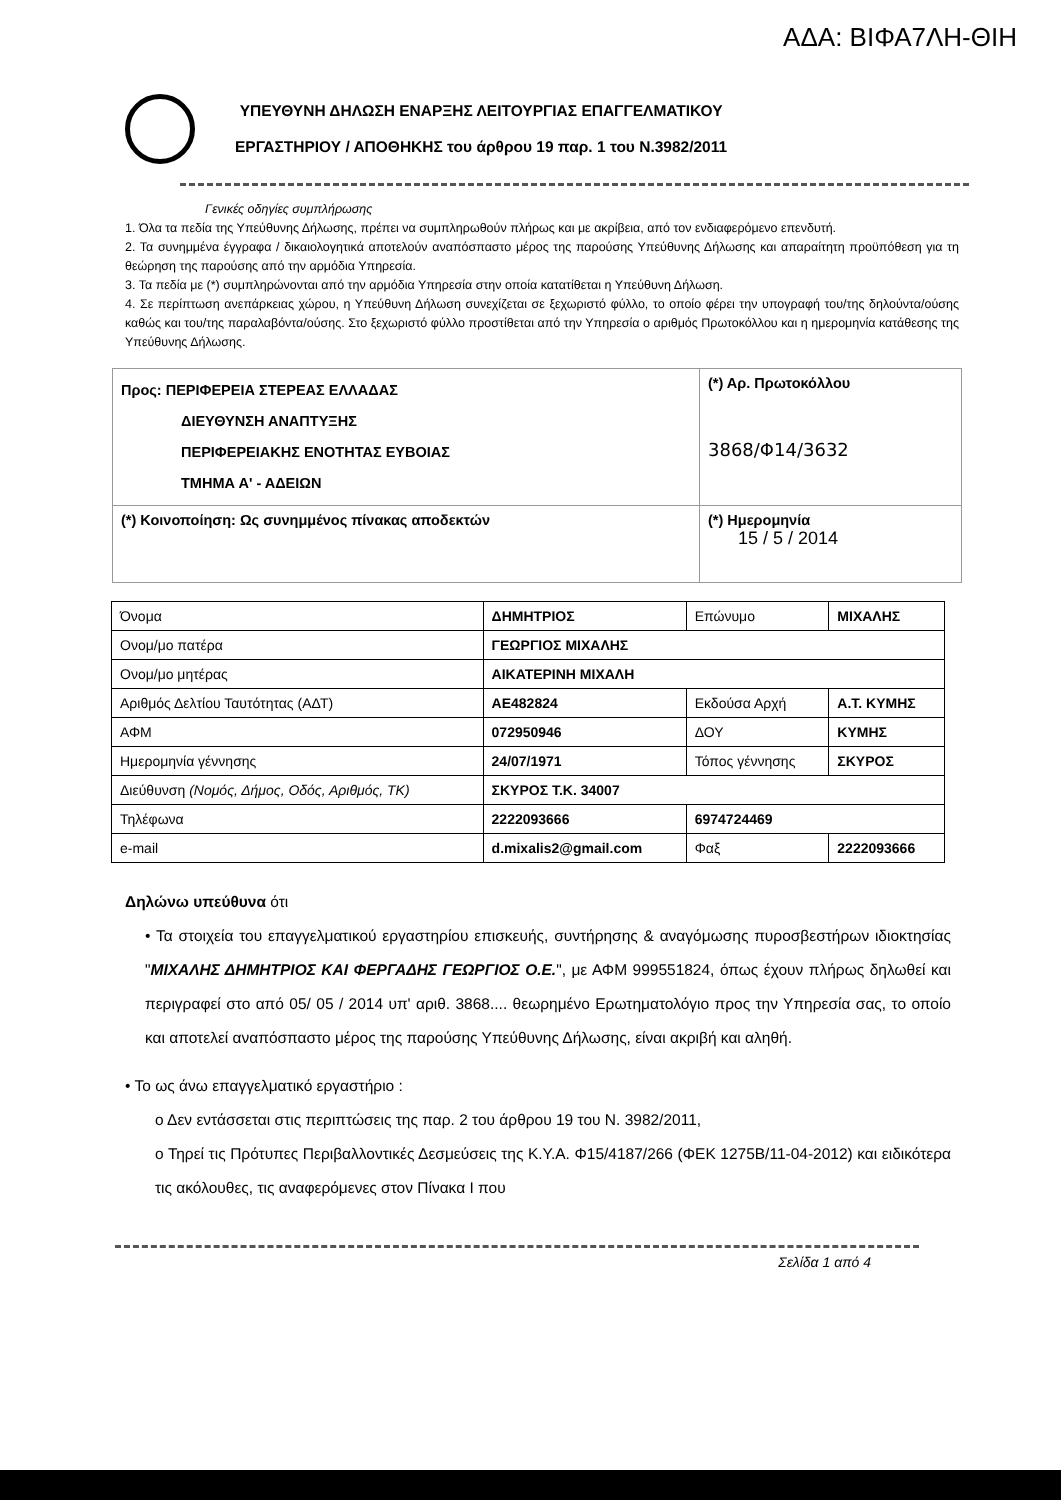ΑΔΑ: ΒΙΦΑ7ΛΗ-ΘΙΗ
ΥΠΕΥΘΥΝΗ ΔΗΛΩΣΗ ΕΝΑΡΞΗΣ ΛΕΙΤΟΥΡΓΙΑΣ ΕΠΑΓΓΕΛΜΑΤΙΚΟΥ
ΕΡΓΑΣΤΗΡΙΟΥ / ΑΠΟΘΗΚΗΣ του άρθρου 19 παρ. 1 του Ν.3982/2011
Γενικές οδηγίες συμπλήρωσης
1. Όλα τα πεδία της Υπεύθυνης Δήλωσης, πρέπει να συμπληρωθούν πλήρως και με ακρίβεια, από τον ενδιαφερόμενο επενδυτή.
2. Τα συνημμένα έγγραφα / δικαιολογητικά αποτελούν αναπόσπαστο μέρος της παρούσης Υπεύθυνης Δήλωσης και απαραίτητη προϋπόθεση για τη θεώρηση της παρούσης από την αρμόδια Υπηρεσία.
3. Τα πεδία με (*) συμπληρώνονται από την αρμόδια Υπηρεσία στην οποία κατατίθεται η Υπεύθυνη Δήλωση.
4. Σε περίπτωση ανεπάρκειας χώρου, η Υπεύθυνη Δήλωση συνεχίζεται σε ξεχωριστό φύλλο, το οποίο φέρει την υπογραφή του/της δηλούντα/ούσης καθώς και του/της παραλαβόντα/ούσης. Στο ξεχωριστό φύλλο προστίθεται από την Υπηρεσία ο αριθμός Πρωτοκόλλου και η ημερομηνία κατάθεσης της Υπεύθυνης Δήλωσης.
| Προς: ΠΕΡΙΦΕΡΕΙΑ ΣΤΕΡΕΑΣ ΕΛΛΑΔΑΣ ΔΙΕΥΘΥΝΣΗ ΑΝΑΠΤΥΞΗΣ ΠΕΡΙΦΕΡΕΙΑΚΗΣ ΕΝΟΤΗΤΑΣ ΕΥΒΟΙΑΣ ΤΜΗΜΑ Α' - ΑΔΕΙΩΝ | (*) Αρ. Πρωτοκόλλου 3868/Φ14/3632 |
| (*) Κοινοποίηση: Ως συνημμένος πίνακας αποδεκτών | (*) Ημερομηνία 15 / 5 / 2014 |
| Όνομα | ΔΗΜΗΤΡΙΟΣ | Επώνυμο | ΜΙΧΑΛΗΣ |
| Ονομ/μο πατέρα | ΓΕΩΡΓΙΟΣ ΜΙΧΑΛΗΣ | | |
| Ονομ/μο μητέρας | ΑΙΚΑΤΕΡΙΝΗ ΜΙΧΑΛΗ | | |
| Αριθμός Δελτίου Ταυτότητας (ΑΔΤ) | ΑΕ482824 | Εκδούσα Αρχή | Α.Τ. ΚΥΜΗΣ |
| ΑΦΜ | 072950946 | ΔΟΥ | ΚΥΜΗΣ |
| Ημερομηνία γέννησης | 24/07/1971 | Τόπος γέννησης | ΣΚΥΡΟΣ |
| Διεύθυνση (Νομός, Δήμος, Οδός, Αριθμός, ΤΚ) | ΣΚΥΡΟΣ Τ.Κ. 34007 | | |
| Τηλέφωνα | 2222093666 | 6974724469 | |
| e-mail | d.mixalis2@gmail.com | Φαξ | 2222093666 |
Δηλώνω υπεύθυνα ότι
• Τα στοιχεία του επαγγελματικού εργαστηρίου επισκευής, συντήρησης & αναγόμωσης πυροσβεστήρων ιδιοκτησίας "ΜΙΧΑΛΗΣ ΔΗΜΗΤΡΙΟΣ ΚΑΙ ΦΕΡΓΑΔΗΣ ΓΕΩΡΓΙΟΣ Ο.Ε.", με ΑΦΜ 999551824, όπως έχουν πλήρως δηλωθεί και περιγραφεί στο από 05/ 05 / 2014 υπ' αριθ. 3868.... θεωρημένο Ερωτηματολόγιο προς την Υπηρεσία σας, το οποίο και αποτελεί αναπόσπαστο μέρος της παρούσης Υπεύθυνης Δήλωσης, είναι ακριβή και αληθή.
• Το ως άνω επαγγελματικό εργαστήριο :
ο Δεν εντάσσεται στις περιπτώσεις της παρ. 2 του άρθρου 19 του Ν. 3982/2011,
ο Τηρεί τις Πρότυπες Περιβαλλοντικές Δεσμεύσεις της Κ.Υ.Α. Φ15/4187/266 (ΦΕΚ 1275Β/11-04-2012) και ειδικότερα τις ακόλουθες, τις αναφερόμενες στον Πίνακα Ι που
Σελίδα 1 από 4